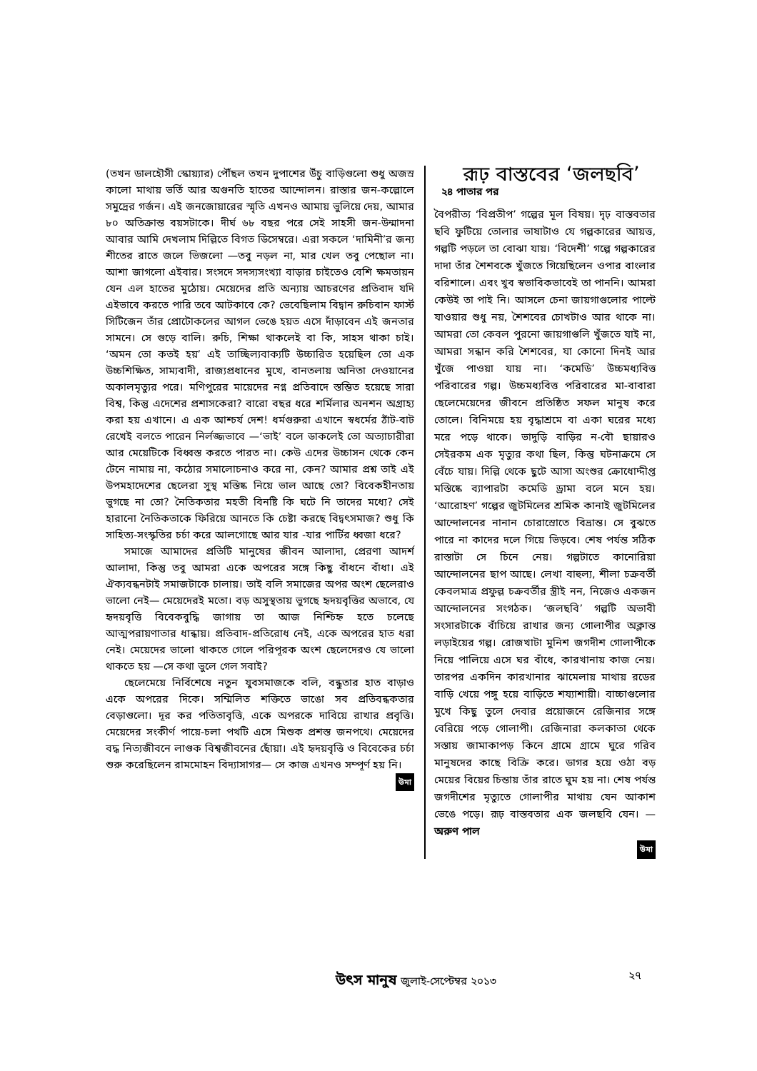(তখন ডালহৌসী স্কোয়্যার) পৌঁছল তখন দুপাশের উঁচু বাড়িগুলো শুধু অজস্র কালো মাথায় ভর্তি আর অগুনতি হাতের আন্দোলন। রাস্তার জন-কল্লোলে সমুদ্রের গর্জন। এই জনজোয়ারের স্মৃতি এখনও আমায় ভুলিয়ে দেয়, আমার ৮০ অতিক্রান্ত বয়সটাকে। দীর্ঘ ৬৮ বছর পরে সেই সাহসী জন-উন্মাদনা আবার আমি দেখলাম দিল্লিতে বিগত ডিসেম্বরে। এরা সকলে ‘দামিনী’র জন্য শীতের রাতে জলে ভিজলো —তবু নড়ল না, মার খেল তবু পেছোল না। আশা জাগলো এইবার। সংসদে সদস্যসংখ্যা বাড়ার চাইতেও বেশি ক্ষমতায়ন যেন এল হাতের মুঠোয়। মেয়েদের প্রতি অন্যায় আচরণের প্রতিবাদ যদি এইভাবে করতে পারি তবে আটকাবে কে? ভেবেছিলাম বিদ্বান রুচিবান ফার্স্ট সিটিজেন তাঁর প্রোটোকলের আগল ভেঙে হয়ত এসে দাঁড়াবেন এই জনতার সামনে। সে গুড়ে বালি। রুচি, শিক্ষা থাকলেই বা কি, সাহস থাকা চাই। ‘অমন তো কতই হয়’ এই তাচ্ছিল্যবাক্যটি উচ্চারিত হয়েছিল তো এক উচ্চশিক্ষিত, সাম্যবাদী, রাজ্যপ্রধানের মুখে, বানতলায় অনিতা দেওয়ানের অকালমৃত্যুর পরে। মণিপুরের মায়েদের নগ্ন প্রতিবাদে স্তম্ভিত হয়েছে সারা বিশ্ব, কিন্তু এদেশের প্রশাসকেরা? বারো বছর ধরে শর্মিলার অনশন অগ্রাহ্য করা হয় এখানে। এ এক আশ্চর্য দেশ! ধর্মগুরুরা এখানে স্বধর্মের ঠাঁট-বাট রেখেই বলতে পারেন নির্লজ্জভাবে —‘ভাই’ বলে ডাকলেই তো অত্যাচারীরা আর মেয়েটিকে বিধ্বস্ত করতে পারত না। কেউ এদের উচ্চাসন থেকে কেন টেনে নামায় না, কঠোর সমালোচনাও করে না, কেন? আমার প্রশ্ন তাই এই উপমহাদেশের ছেলেরা সুস্থ মস্তিষ্ক নিয়ে ভাল আছে তো? বিবেকহীনতায় ভুগছে না তো? নৈতিকতার মহতী বিনষ্টি কি ঘটে নি তাদের মধ্যে? সেই হারানো নৈতিকতাকে ফিরিয়ে আনতে কি চেষ্টা করছে বিদ্বৎসমাজ? শুধু কি সাহিত্য-সংস্কৃতির চর্চা করে আলগোছে আর যার -যার পার্টির ধ্বজা ধরে?
সমাজে আমাদের প্রতিটি মানুষের জীবন আলাদা, প্রেরণা আদর্শ আলাদা, কিন্তু তবু আমরা একে অপরের সঙ্গে কিছু বাঁধনে বাঁধা। এই ঐক্যবন্ধনটাই সমাজটাকে চালায়। তাই বলি সমাজের অপর অংশ ছেলেরাও ভালো নেই— মেয়েদেরই মতো। বড় অসুস্থতায় ভুগছে হৃদয়বৃত্তির অভাবে, যে হৃদয়বৃত্তি বিবেকবুদ্ধি জাগায় তা আজ নিশ্চিহ্ন হতে চলেছে আত্মপরায়ণাতার ধান্ধায়। প্রতিবাদ-প্রতিরোধ নেই, একে অপরের হাত ধরা নেই। মেয়েদের ভালো থাকতে গেলে পরিপূরক অংশ ছেলেদেরও যে ভালো থাকতে হয় —সে কথা ভুলে গেল সবাই?
ছেলেমেয়ে নির্বিশেষে নতুন যুবসমাজকে বলি, বন্ধুতার হাত বাড়াও একে অপরের দিকে। সম্মিলিত শক্তিতে ভাঙো সব প্রতিবন্ধকতার বেড়াগুলো। দূর কর পতিতাবৃত্তি, একে অপরকে দাবিয়ে রাখার প্রবৃত্তি। মেয়েদের সংকীর্ণ পায়ে-চলা পথটি এসে মিশুক প্রশস্ত জনপথে। মেয়েদের বদ্ধ নিত্যজীবনে লাগুক বিশ্বজীবনের ছোঁয়া। এই হৃদয়বৃত্তি ও বিবেকের চর্চা শুরু করেছিলেন রামমোহন বিদ্যাসাগর— সে কাজ এখনও সম্পূর্ণ হয় নি।
উমা
রূঢ় বাস্তবের ‘জলছবি’
২৪ পাতার পর
বৈপরীত্য ‘বিপ্রতীপ’ গল্পের মূল বিষয়। দৃঢ় বাস্তবতার ছবি ফুটিয়ে তোলার ভাষাটাও যে গল্পকারের আয়ত্ত, গল্পটি পড়লে তা বোঝা যায়। ‘বিদেশী’ গল্পে গল্পকারের দাদা তাঁর শৈশবকে খুঁজতে গিয়েছিলেন ওপার বাংলার বরিশালে। এবং খুব স্বভাবিকভাবেই তা পাননি। আমরা কেউই তা পাই নি। আসলে চেনা জায়গাগুলোর পাল্টে যাওয়ার শুধু নয়, শৈশবের চোখটাও আর থাকে না। আমরা তো কেবল পুরনো জায়গাগুলি খুঁজতে যাই না, আমরা সন্ধান করি শৈশবের, যা কোনো দিনই আর খুঁজে পাওয়া যায় না। ‘কমেডি’ উচ্চমধ্যবিত্ত পরিবারের গল্প। উচ্চমধ্যবিত্ত পরিবারের মা-বাবারা ছেলেমেয়েদের জীবনে প্রতিষ্ঠিত সফল মানুষ করে তোলে। বিনিময়ে হয় বৃদ্ধাশ্রমে বা একা ঘরের মধ্যে মরে পড়ে থাকে। ভাদুড়ি বাড়ির ন-বৌ ছায়ারও সেইরকম এক মৃত্যুর কথা ছিল, কিন্তু ঘটনাক্রমে সে বেঁচে যায়। দিল্লি থেকে ছুটে আসা অংশুর ক্রোধোদ্দীপ্ত মস্তিষ্কে ব্যাপারটা কমেডি ড্রামা বলে মনে হয়। ‘আরোহণ’ গল্পের জুটমিলের শ্রমিক কানাই জুটমিলের আন্দোলনের নানান চোরাস্রোতে বিভ্রান্ত। সে বুঝতে পারে না কাদের দলে গিয়ে ভিড়বে। শেষ পর্যন্ত সঠিক রাস্তাটা সে চিনে নেয়। গল্পটাতে কানোরিয়া আন্দোলনের ছাপ আছে। লেখা বাহুল্য, শীলা চক্রবর্তী কেবলমাত্র প্রফুল্ল চক্রবর্তীর স্ত্রীই নন, নিজেও একজন আন্দোলনের সংগঠক। ‘জলছবি’ গল্পটি অভাবী সংসারটাকে বাঁচিয়ে রাখার জন্য গোলাপীর অক্লান্ত লড়াইয়ের গল্প। রোজখাটা মুনিশ জগদীশ গোলাপীকে নিয়ে পালিয়ে এসে ঘর বাঁধে, কারখানায় কাজ নেয়। তারপর একদিন কারখানার ঝামেলায় মাথায় রডের বাড়ি খেয়ে পঙ্গু হয়ে বাড়িতে শয্যাশায়ী। বাচ্চাগুলোর মুখে কিছু তুলে দেবার প্রয়োজনে রেজিনার সঙ্গে বেরিয়ে পড়ে গোলাপী। রেজিনারা কলকাতা থেকে সস্তায় জামাকাপড় কিনে গ্রামে গ্রামে ঘুরে গরিব মানুষদের কাছে বিক্রি করে। ডাগর হয়ে ওঠা বড় মেয়ের বিয়ের চিন্তায় তাঁর রাতে ঘুম হয় না। শেষ পর্যন্ত জগদীশের মৃত্যুতে গোলাপীর মাথায় যেন আকাশ ভেঙে পড়ে। রূঢ় বাস্তবতার এক জলছবি যেন। — অরুণ পাল
উমা
উৎস মানুষ জুলাই-সেপ্টেম্বর ২০১৩
২৭